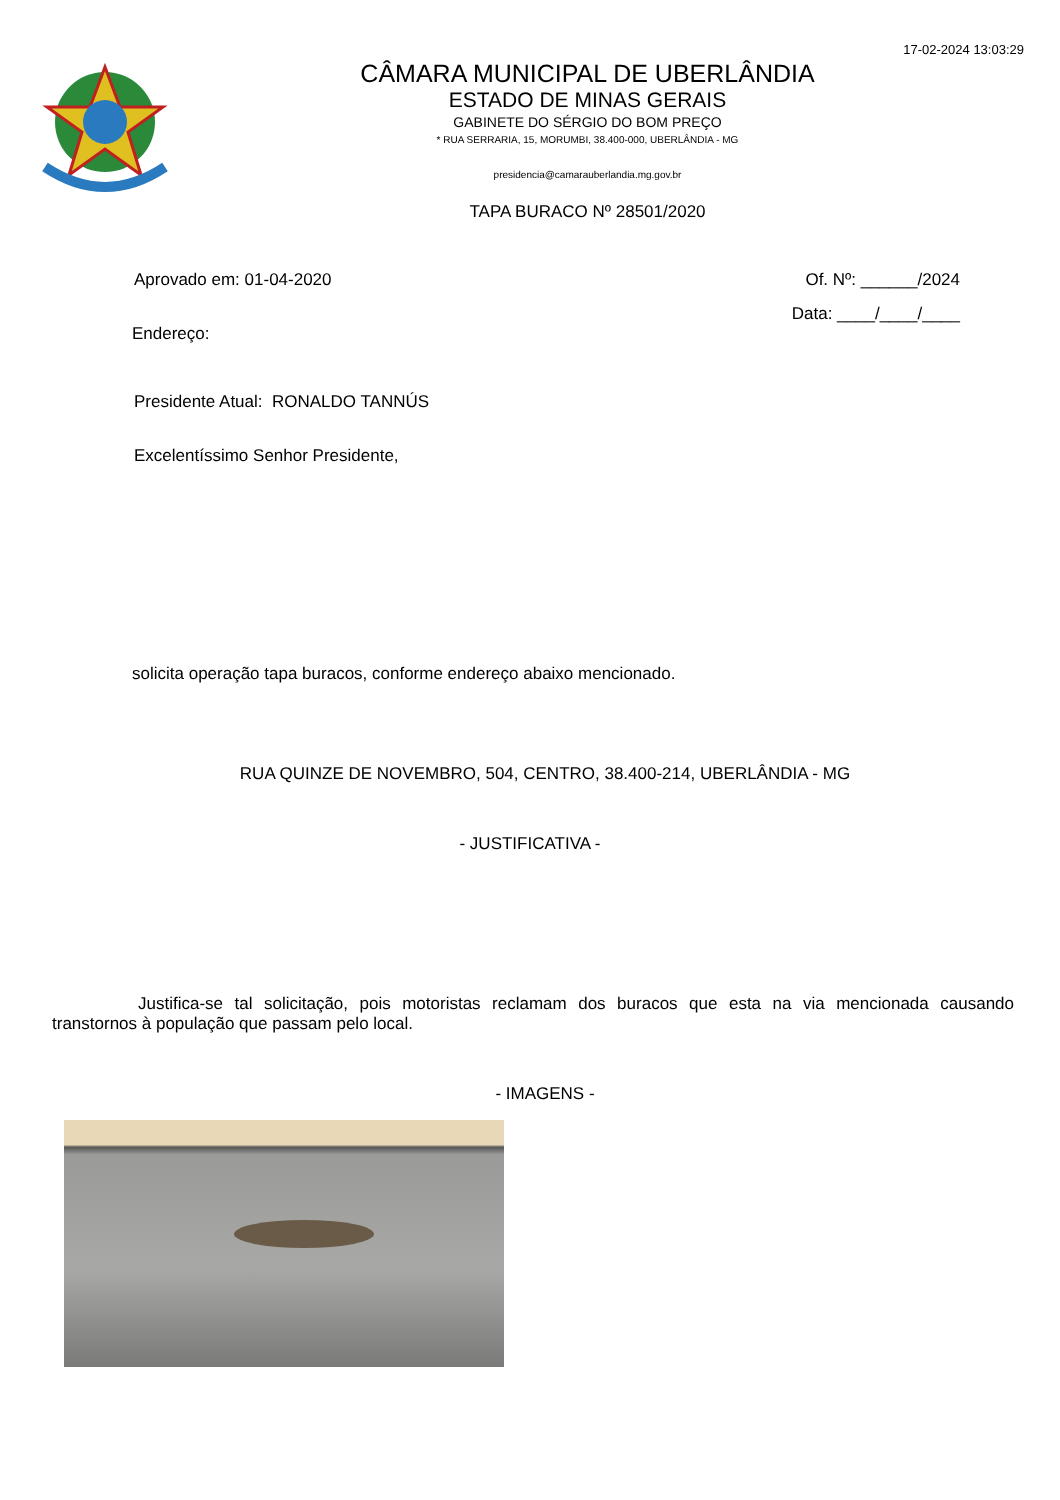17-02-2024 13:03:29
CÂMARA MUNICIPAL DE UBERLÂNDIA
ESTADO DE MINAS GERAIS
GABINETE DO SÉRGIO DO BOM PREÇO
* RUA SERRARIA, 15, MORUMBI, 38.400-000, UBERLÂNDIA - MG
presidencia@camarauberlandia.mg.gov.br
TAPA BURACO Nº 28501/2020
Aprovado em: 01-04-2020 Of. Nº: ______/2024
Data: ____/____/____
Endereço:
Presidente Atual: RONALDO TANNÚS
Excelentíssimo Senhor Presidente,
solicita operação tapa buracos, conforme endereço abaixo mencionado.
RUA QUINZE DE NOVEMBRO, 504, CENTRO, 38.400-214, UBERLÂNDIA - MG
- JUSTIFICATIVA -
Justifica-se tal solicitação, pois motoristas reclamam dos buracos que esta na via mencionada causando transtornos à população que passam pelo local.
- IMAGENS -